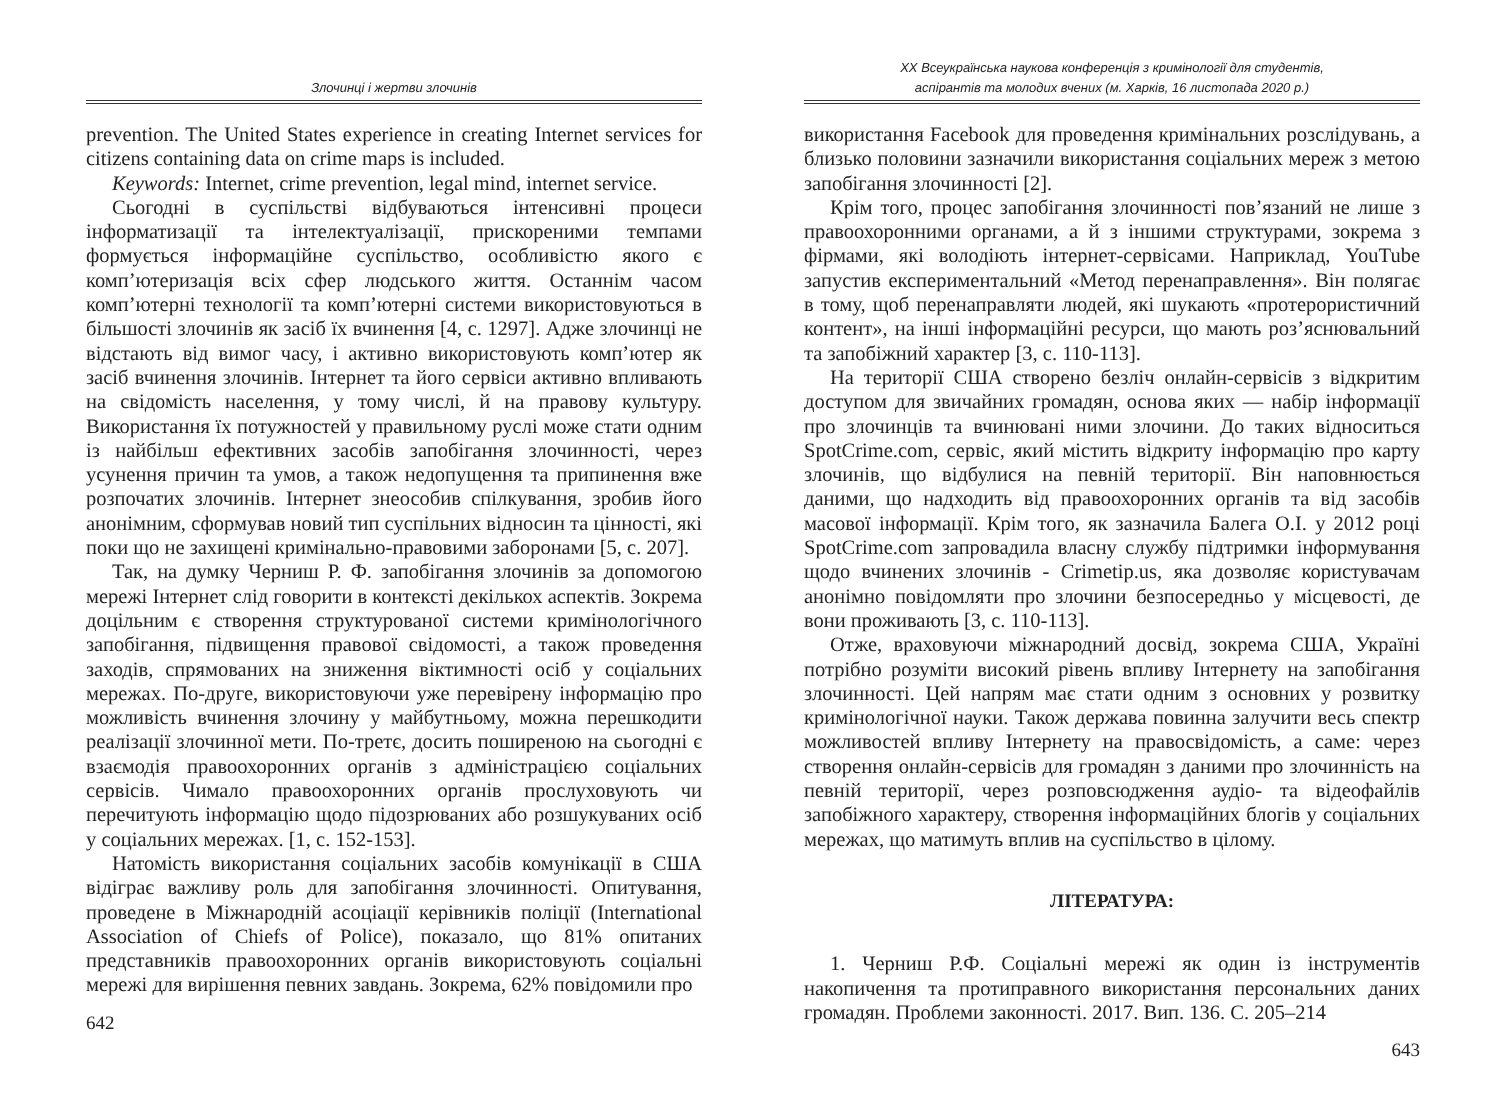Злочинці і жертви злочинів
prevention. The United States experience in creating Internet services for citizens containing data on crime maps is included.
Keywords: Internet, crime prevention, legal mind, internet service.
Сьогодні в суспільстві відбуваються інтенсивні процеси інформатизації та інтелектуалізації, прискореними темпами формується інформаційне суспільство, особливістю якого є комп’ютеризація всіх сфер людського життя. Останнім часом комп’ютерні технології та комп’ютерні системи використовуються в більшості злочинів як засіб їх вчинення [4, с. 1297]. Адже злочинці не відстають від вимог часу, і активно використовують комп’ютер як засіб вчинення злочинів. Інтернет та його сервіси активно впливають на свідомість населення, у тому числі, й на правову культуру. Використання їх потужностей у правильному руслі може стати одним із найбільш ефективних засобів запобігання злочинності, через усунення причин та умов, а також недопущення та припинення вже розпочатих злочинів. Інтернет знеособив спілкування, зробив його анонімним, сформував новий тип суспільних відносин та цінності, які поки що не захищені кримінально-правовими заборонами [5, с. 207].
Так, на думку Черниш Р. Ф. запобігання злочинів за допомогою мережі Інтернет слід говорити в контексті декількох аспектів. Зокрема доцільним є створення структурованої системи кримінологічного запобігання, підвищення правової свідомості, а також проведення заходів, спрямованих на зниження віктимності осіб у соціальних мережах. По-друге, використовуючи уже перевірену інформацію про можливість вчинення злочину у майбутньому, можна перешкодити реалізації злочинної мети. По-третє, досить поширеною на сьогодні є взаємодія правоохоронних органів з адміністрацією соціальних сервісів. Чимало правоохоронних органів прослуховують чи перечитують інформацію щодо підозрюваних або розшукуваних осіб у соціальних мережах. [1, с. 152-153].
Натомість використання соціальних засобів комунікації в США відіграє важливу роль для запобігання злочинності. Опитування, проведене в Міжнародній асоціації керівників поліції (International Association of Chiefs of Police), показало, що 81% опитаних представників правоохоронних органів використовують соціальні мережі для вирішення певних завдань. Зокрема, 62% повідомили про
642
XX Всеукраїнська наукова конференція з кримінології для студентів,
аспірантів та молодих вчених (м. Харків, 16 листопада 2020 р.)
використання Facebook для проведення кримінальних розслідувань, а близько половини зазначили використання соціальних мереж з метою запобігання злочинності [2].
Крім того, процес запобігання злочинності пов’язаний не лише з правоохоронними органами, а й з іншими структурами, зокрема з фірмами, які володіють інтернет-сервісами. Наприклад, YouTube запустив експериментальний «Метод перенаправлення». Він полягає в тому, щоб перенаправляти людей, які шукають «протерористичний контент», на інші інформаційні ресурси, що мають роз’яснювальний та запобіжний характер [3, с. 110-113].
На території США створено безліч онлайн-сервісів з відкритим доступом для звичайних громадян, основа яких — набір інформації про злочинців та вчинювані ними злочини. До таких відноситься SpotCrime.com, сервіс, який містить відкриту інформацію про карту злочинів, що відбулися на певній території. Він наповнюється даними, що надходить від правоохоронних органів та від засобів масової інформації. Крім того, як зазначила Балега О.І. у 2012 році SpotCrime.com запровадила власну службу підтримки інформування щодо вчинених злочинів - Crimetip.us, яка дозволяє користувачам анонімно повідомляти про злочини безпосередньо у місцевості, де вони проживають [3, с. 110-113].
Отже, враховуючи міжнародний досвід, зокрема США, Україні потрібно розуміти високий рівень впливу Інтернету на запобігання злочинності. Цей напрям має стати одним з основних у розвитку кримінологічної науки. Також держава повинна залучити весь спектр можливостей впливу Інтернету на правосвідомість, а саме: через створення онлайн-сервісів для громадян з даними про злочинність на певній території, через розповсюдження аудіо- та відеофайлів запобіжного характеру, створення інформаційних блогів у соціальних мережах, що матимуть вплив на суспільство в цілому.
ЛІТЕРАТУРА:
1. Черниш Р.Ф. Соціальні мережі як один із інструментів накопичення та протиправного використання персональних даних громадян. Проблеми законності. 2017. Вип. 136. С. 205–214
643